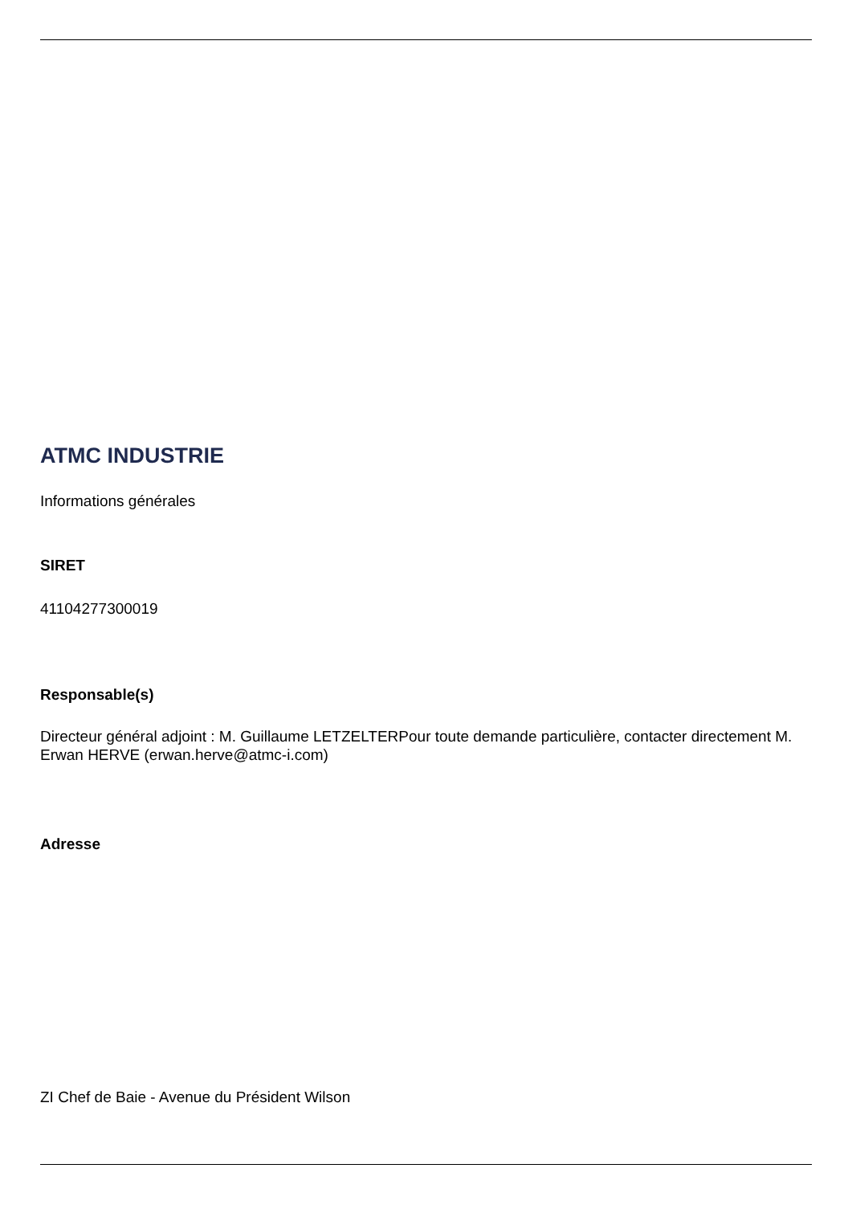ATMC INDUSTRIE
Informations générales
SIRET
41104277300019
Responsable(s)
Directeur général adjoint : M. Guillaume LETZELTERPour toute demande particulière, contacter directement M. Erwan HERVE (erwan.herve@atmc-i.com)
Adresse
ZI Chef de Baie - Avenue du Président Wilson